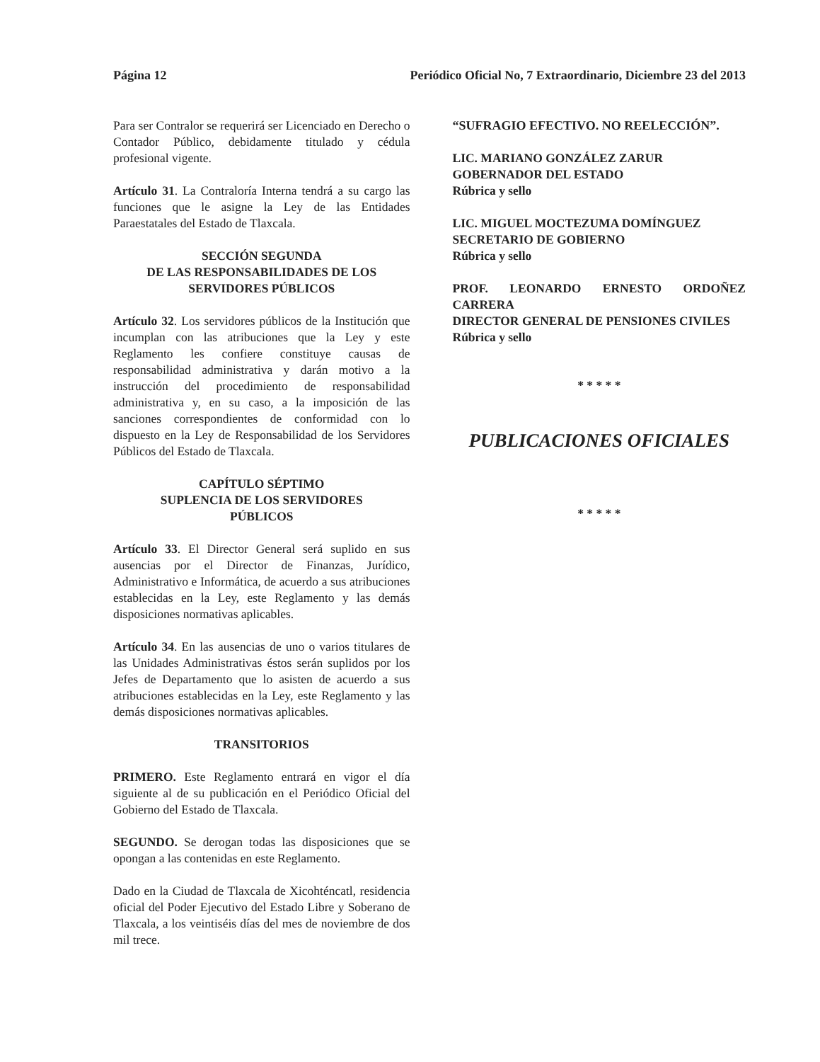Página 12 Periódico Oficial No, 7 Extraordinario, Diciembre 23 del 2013
Para ser Contralor se requerirá ser Licenciado en Derecho o Contador Público, debidamente titulado y cédula profesional vigente.
Artículo 31. La Contraloría Interna tendrá a su cargo las funciones que le asigne la Ley de las Entidades Paraestatales del Estado de Tlaxcala.
SECCIÓN SEGUNDA
DE LAS RESPONSABILIDADES DE LOS
SERVIDORES PÚBLICOS
Artículo 32. Los servidores públicos de la Institución que incumplan con las atribuciones que la Ley y este Reglamento les confiere constituye causas de responsabilidad administrativa y darán motivo a la instrucción del procedimiento de responsabilidad administrativa y, en su caso, a la imposición de las sanciones correspondientes de conformidad con lo dispuesto en la Ley de Responsabilidad de los Servidores Públicos del Estado de Tlaxcala.
CAPÍTULO SÉPTIMO
SUPLENCIA DE LOS SERVIDORES
PÚBLICOS
Artículo 33. El Director General será suplido en sus ausencias por el Director de Finanzas, Jurídico, Administrativo e Informática, de acuerdo a sus atribuciones establecidas en la Ley, este Reglamento y las demás disposiciones normativas aplicables.
Artículo 34. En las ausencias de uno o varios titulares de las Unidades Administrativas éstos serán suplidos por los Jefes de Departamento que lo asisten de acuerdo a sus atribuciones establecidas en la Ley, este Reglamento y las demás disposiciones normativas aplicables.
TRANSITORIOS
PRIMERO. Este Reglamento entrará en vigor el día siguiente al de su publicación en el Periódico Oficial del Gobierno del Estado de Tlaxcala.
SEGUNDO. Se derogan todas las disposiciones que se opongan a las contenidas en este Reglamento.
Dado en la Ciudad de Tlaxcala de Xicohténcatl, residencia oficial del Poder Ejecutivo del Estado Libre y Soberano de Tlaxcala, a los veintiséis días del mes de noviembre de dos mil trece.
“SUFRAGIO EFECTIVO. NO REELECCIÓN”.
LIC. MARIANO GONZÁLEZ ZARUR
GOBERNADOR DEL ESTADO
Rúbrica y sello
LIC. MIGUEL MOCTEZUMA DOMÍNGUEZ
SECRETARIO DE GOBIERNO
Rúbrica y sello
PROF. LEONARDO ERNESTO ORDOÑEZ CARRERA
DIRECTOR GENERAL DE PENSIONES CIVILES
Rúbrica y sello
* * * * *
PUBLICACIONES OFICIALES
* * * * *